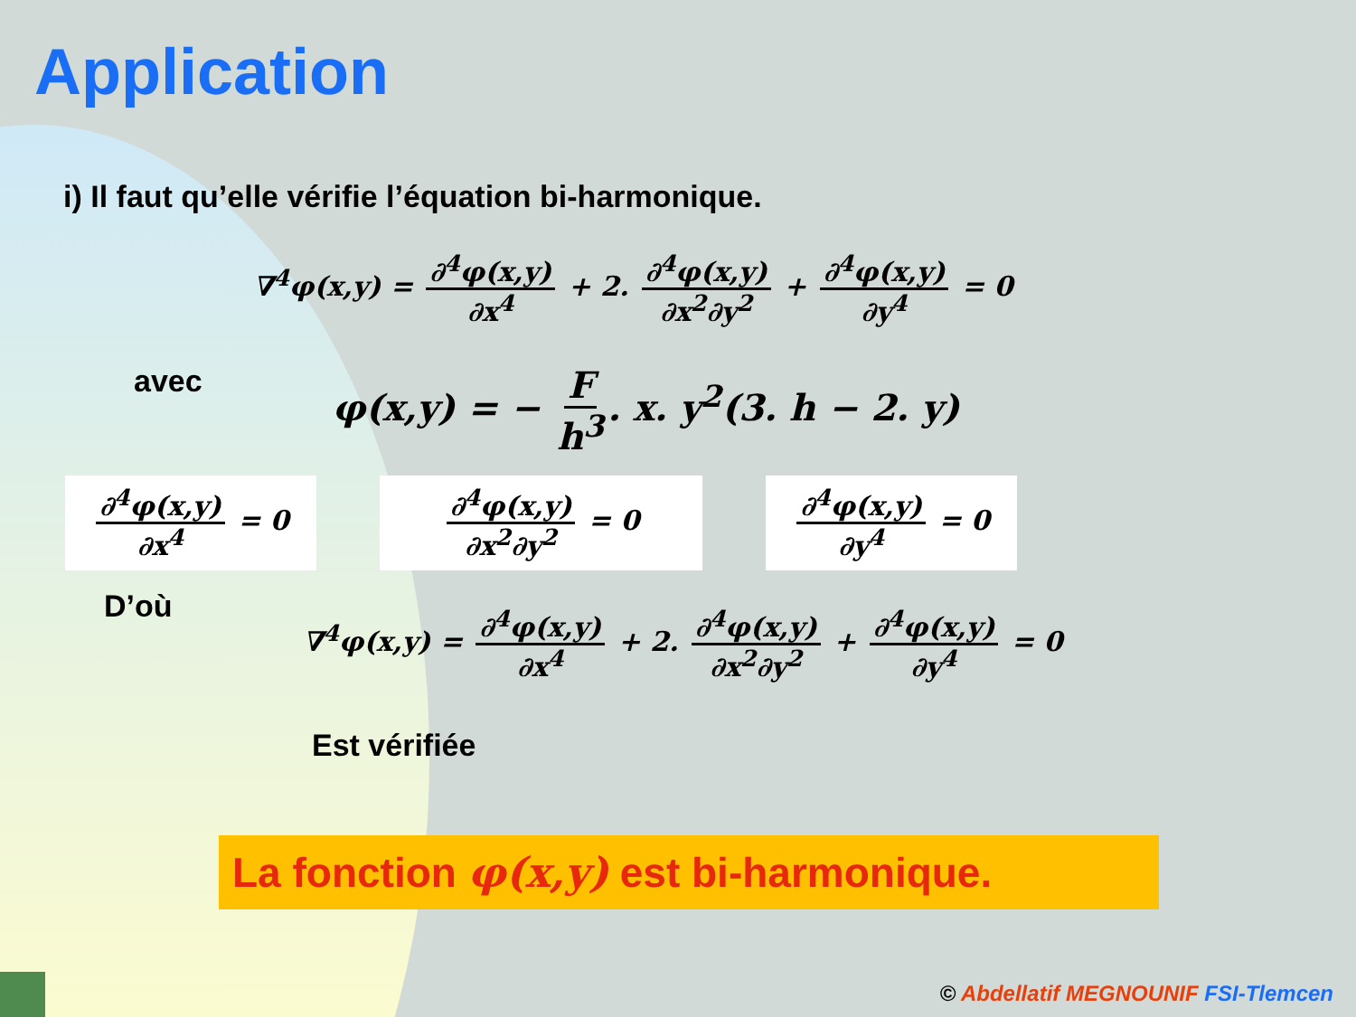Application
i) Il faut qu’elle vérifie l’équation bi-harmonique.
∇<sup>4</sup>φ(x,y) = ∂<sup>4</sup>φ(x,y) ∂x<sup>4</sup> + 2. ∂<sup>4</sup>φ(x,y) ∂x<sup>2</sup>∂y<sup>2</sup> + ∂<sup>4</sup>φ(x,y) ∂y<sup>4</sup> = 0
avec
φ(x,y) = − F h<sup>3</sup>. x. y<sup>2</sup>(3. h − 2. y)
∂<sup>4</sup>φ(x,y) ∂x<sup>4</sup> = 0 ∂<sup>4</sup>φ(x,y) ∂x<sup>2</sup>∂y<sup>2</sup> = 0 ∂<sup>4</sup>φ(x,y) ∂y<sup>4</sup> = 0
D’où
∇<sup>4</sup>φ(x,y) = ∂<sup>4</sup>φ(x,y) ∂x<sup>4</sup> + 2. ∂<sup>4</sup>φ(x,y) ∂x<sup>2</sup>∂y<sup>2</sup> + ∂<sup>4</sup>φ(x,y) ∂y<sup>4</sup> = 0
Est vérifiée
La fonction φ(x,y) est bi-harmonique.
© Abdellatif MEGNOUNIF FSI-Tlemcen